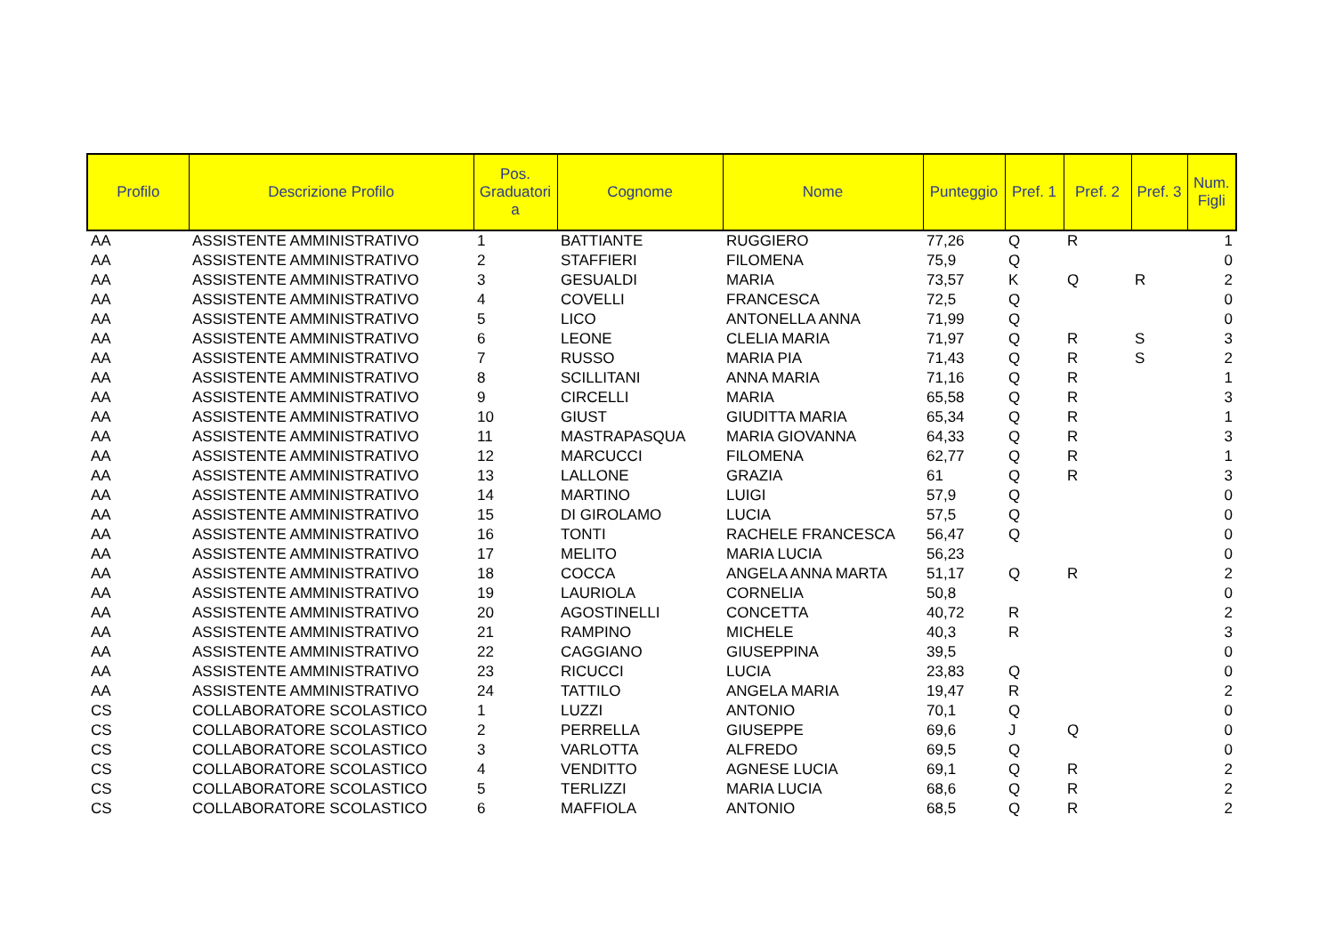| Profilo | Descrizione Profilo | Pos. Graduatori a | Cognome | Nome | Punteggio | Pref. 1 | Pref. 2 | Pref. 3 | Num. Figli |
| --- | --- | --- | --- | --- | --- | --- | --- | --- | --- |
| AA | ASSISTENTE AMMINISTRATIVO | 1 | BATTIANTE | RUGGIERO | 77,26 | Q | R | | 1 |
| AA | ASSISTENTE AMMINISTRATIVO | 2 | STAFFIERI | FILOMENA | 75,9 | Q | | | 0 |
| AA | ASSISTENTE AMMINISTRATIVO | 3 | GESUALDI | MARIA | 73,57 | K | Q | R | 2 |
| AA | ASSISTENTE AMMINISTRATIVO | 4 | COVELLI | FRANCESCA | 72,5 | Q | | | 0 |
| AA | ASSISTENTE AMMINISTRATIVO | 5 | LICO | ANTONELLA ANNA | 71,99 | Q | | | 0 |
| AA | ASSISTENTE AMMINISTRATIVO | 6 | LEONE | CLELIA MARIA | 71,97 | Q | R | S | 3 |
| AA | ASSISTENTE AMMINISTRATIVO | 7 | RUSSO | MARIA PIA | 71,43 | Q | R | S | 2 |
| AA | ASSISTENTE AMMINISTRATIVO | 8 | SCILLITANI | ANNA MARIA | 71,16 | Q | R | | 1 |
| AA | ASSISTENTE AMMINISTRATIVO | 9 | CIRCELLI | MARIA | 65,58 | Q | R | | 3 |
| AA | ASSISTENTE AMMINISTRATIVO | 10 | GIUST | GIUDITTA MARIA | 65,34 | Q | R | | 1 |
| AA | ASSISTENTE AMMINISTRATIVO | 11 | MASTRAPASQUA | MARIA GIOVANNA | 64,33 | Q | R | | 3 |
| AA | ASSISTENTE AMMINISTRATIVO | 12 | MARCUCCI | FILOMENA | 62,77 | Q | R | | 1 |
| AA | ASSISTENTE AMMINISTRATIVO | 13 | LALLONE | GRAZIA | 61 | Q | R | | 3 |
| AA | ASSISTENTE AMMINISTRATIVO | 14 | MARTINO | LUIGI | 57,9 | Q | | | 0 |
| AA | ASSISTENTE AMMINISTRATIVO | 15 | DI GIROLAMO | LUCIA | 57,5 | Q | | | 0 |
| AA | ASSISTENTE AMMINISTRATIVO | 16 | TONTI | RACHELE FRANCESCA | 56,47 | Q | | | 0 |
| AA | ASSISTENTE AMMINISTRATIVO | 17 | MELITO | MARIA LUCIA | 56,23 | | | | 0 |
| AA | ASSISTENTE AMMINISTRATIVO | 18 | COCCA | ANGELA ANNA MARTA | 51,17 | Q | R | | 2 |
| AA | ASSISTENTE AMMINISTRATIVO | 19 | LAURIOLA | CORNELIA | 50,8 | | | | 0 |
| AA | ASSISTENTE AMMINISTRATIVO | 20 | AGOSTINELLI | CONCETTA | 40,72 | R | | | 2 |
| AA | ASSISTENTE AMMINISTRATIVO | 21 | RAMPINO | MICHELE | 40,3 | R | | | 3 |
| AA | ASSISTENTE AMMINISTRATIVO | 22 | CAGGIANO | GIUSEPPINA | 39,5 | | | | 0 |
| AA | ASSISTENTE AMMINISTRATIVO | 23 | RICUCCI | LUCIA | 23,83 | Q | | | 0 |
| AA | ASSISTENTE AMMINISTRATIVO | 24 | TATTILO | ANGELA MARIA | 19,47 | R | | | 2 |
| CS | COLLABORATORE SCOLASTICO | 1 | LUZZI | ANTONIO | 70,1 | Q | | | 0 |
| CS | COLLABORATORE SCOLASTICO | 2 | PERRELLA | GIUSEPPE | 69,6 | J | Q | | 0 |
| CS | COLLABORATORE SCOLASTICO | 3 | VARLOTTA | ALFREDO | 69,5 | Q | | | 0 |
| CS | COLLABORATORE SCOLASTICO | 4 | VENDITTO | AGNESE LUCIA | 69,1 | Q | R | | 2 |
| CS | COLLABORATORE SCOLASTICO | 5 | TERLIZZI | MARIA LUCIA | 68,6 | Q | R | | 2 |
| CS | COLLABORATORE SCOLASTICO | 6 | MAFFIOLA | ANTONIO | 68,5 | Q | R | | 2 |